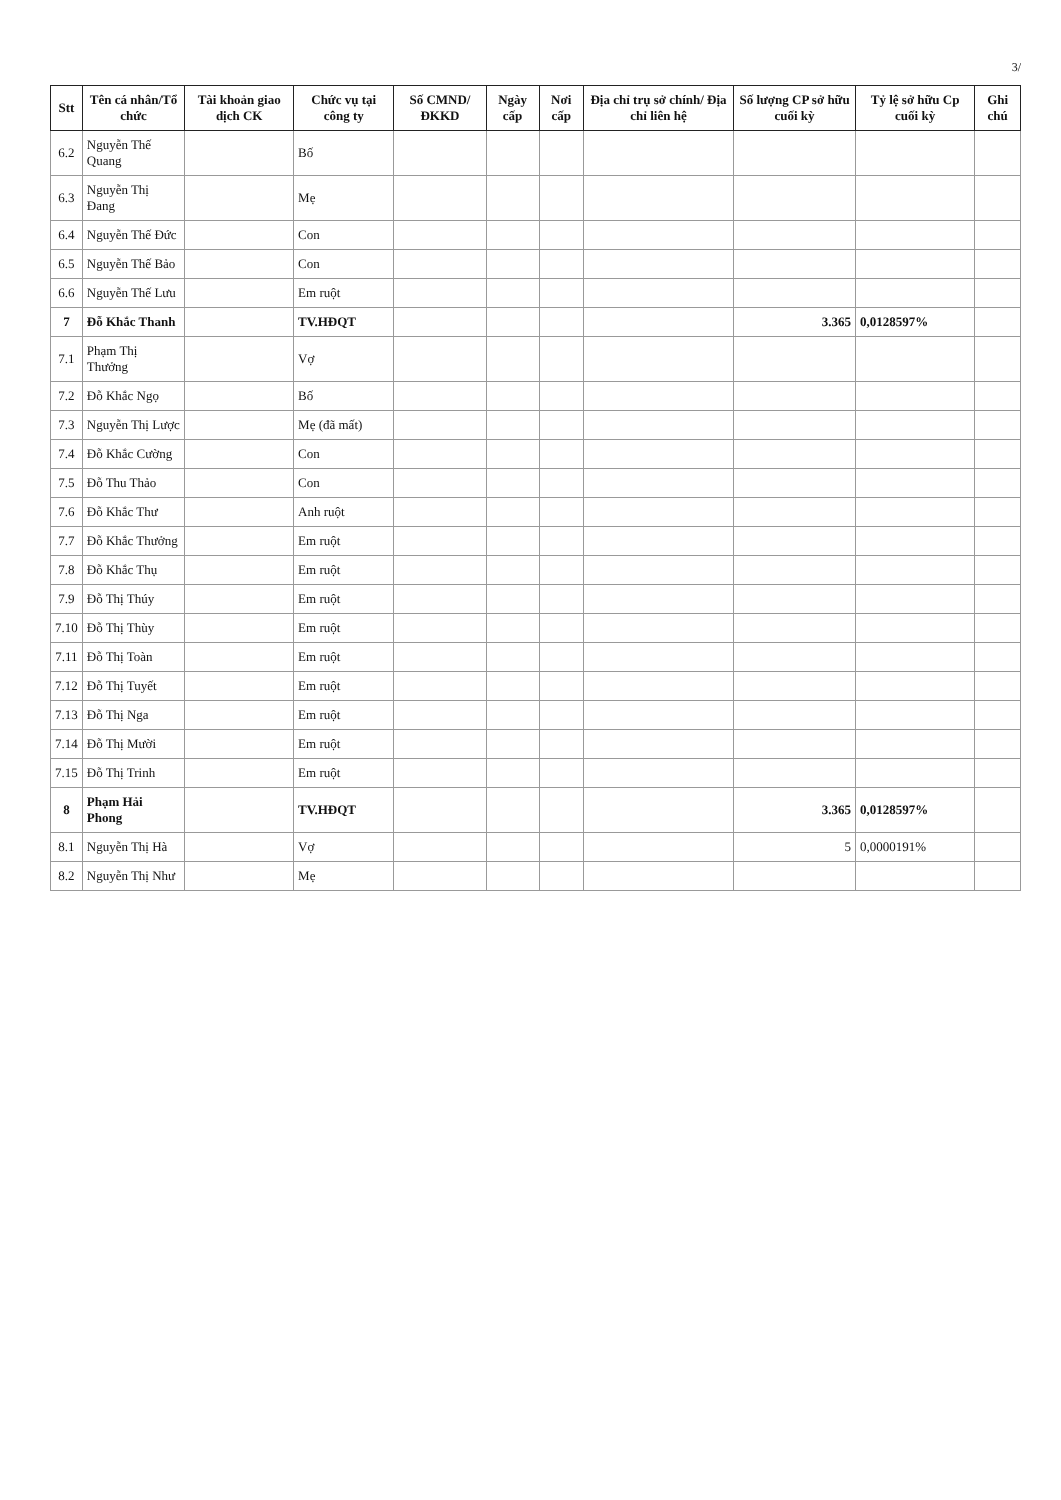3/
| Stt | Tên cá nhân/Tổ chức | Tài khoản giao dịch CK | Chức vụ tại công ty | Số CMND/ ĐKKD | Ngày cấp | Nơi cấp | Địa chỉ trụ sở chính/ Địa chỉ liên hệ | Số lượng CP sở hữu cuối kỳ | Tỷ lệ sở hữu Cp cuối kỳ | Ghi chú |
| --- | --- | --- | --- | --- | --- | --- | --- | --- | --- | --- |
| 6.2 | Nguyễn Thế Quang | | Bố | | | | | | | |
| 6.3 | Nguyễn Thị Đang | | Mẹ | | | | | | | |
| 6.4 | Nguyễn Thế Đức | | Con | | | | | | | |
| 6.5 | Nguyễn Thế Bảo | | Con | | | | | | | |
| 6.6 | Nguyễn Thế Lưu | | Em ruột | | | | | | | |
| 7 | Đỗ Khắc Thanh | | TV.HĐQT | | | | | 3.365 | 0,0128597% | |
| 7.1 | Phạm Thị Thưởng | | Vợ | | | | | | | |
| 7.2 | Đỗ Khắc Ngọ | | Bố | | | | | | | |
| 7.3 | Nguyễn Thị Lược | | Mẹ (đã mất) | | | | | | | |
| 7.4 | Đỗ Khắc Cường | | Con | | | | | | | |
| 7.5 | Đỗ Thu Thảo | | Con | | | | | | | |
| 7.6 | Đỗ Khắc Thư | | Anh ruột | | | | | | | |
| 7.7 | Đỗ Khắc Thưởng | | Em ruột | | | | | | | |
| 7.8 | Đỗ Khắc Thụ | | Em ruột | | | | | | | |
| 7.9 | Đỗ Thị Thúy | | Em ruột | | | | | | | |
| 7.10 | Đỗ Thị Thùy | | Em ruột | | | | | | | |
| 7.11 | Đỗ Thị Toàn | | Em ruột | | | | | | | |
| 7.12 | Đỗ Thị Tuyết | | Em ruột | | | | | | | |
| 7.13 | Đỗ Thị Nga | | Em ruột | | | | | | | |
| 7.14 | Đỗ Thị Mười | | Em ruột | | | | | | | |
| 7.15 | Đỗ Thị Trinh | | Em ruột | | | | | | | |
| 8 | Phạm Hải Phong | | TV.HĐQT | | | | | 3.365 | 0,0128597% | |
| 8.1 | Nguyễn Thị Hà | | Vợ | | | | | 5 | 0,0000191% | |
| 8.2 | Nguyễn Thị Như | | Mẹ | | | | | | | |